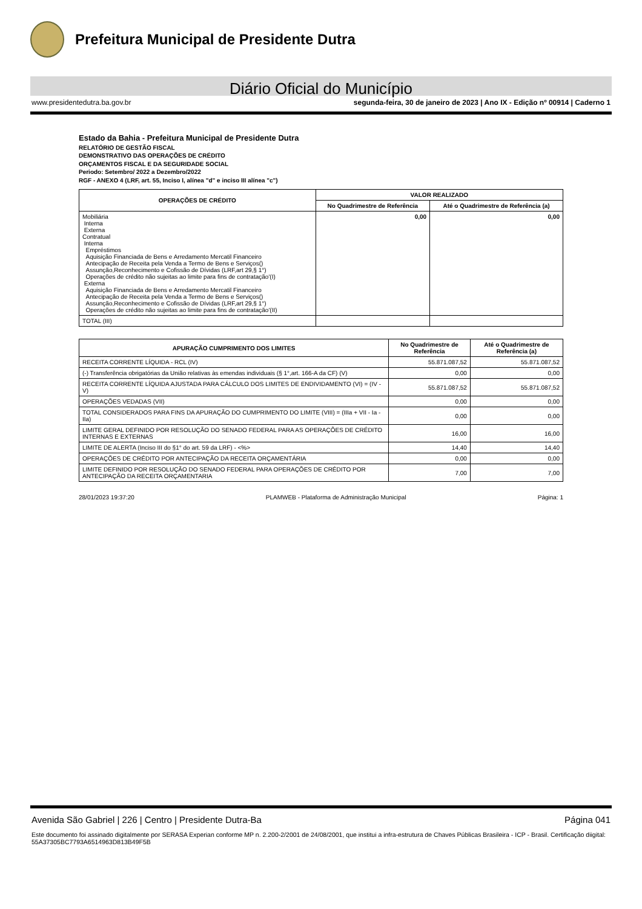Prefeitura Municipal de Presidente Dutra
Diário Oficial do Município
www.presidentedutra.ba.gov.br segunda-feira, 30 de janeiro de 2023 | Ano IX - Edição nº 00914 | Caderno 1
Estado da Bahia - Prefeitura Municipal de Presidente Dutra
RELATÓRIO DE GESTÃO FISCAL
DEMONSTRATIVO DAS OPERAÇÕES DE CRÉDITO
ORÇAMENTOS FISCAL E DA SEGURIDADE SOCIAL
Periodo: Setembro/ 2022 a Dezembro/2022
RGF - ANEXO 4 (LRF, art. 55, Inciso I, alínea "d" e inciso III alínea "c")
| OPERAÇÕES DE CRÉDITO | VALOR REALIZADO | |
| --- | --- | --- |
| | No Quadrimestre de Referência | Até o Quadrimestre de Referência (a) |
| Mobiliária Interna Externa Contratual Interna Empréstimos Aquisição Financiada de Bens e Arredamento Mercatil Financeiro Antecipação de Receita pela Venda a Termo de Bens e Serviços() Assunção,Reconhecimento e Cofissão de Dívidas (LRF,art 29,§ 1°) Operações de crédito não sujeitas ao limite para fins de contratação'(I) Externa Aquisição Financiada de Bens e Arredamento Mercatil Financeiro Antecipação de Receita pela Venda a Termo de Bens e Serviços() Assunção,Reconhecimento e Cofissão de Dívidas (LRF,art 29,§ 1°) Operações de crédito não sujeitas ao limite para fins de contratação'(II) | 0,00 | 0,00 |
| TOTAL (III) | | |
| APURAÇÃO CUMPRIMENTO DOS LIMITES | No Quadrimestre de Referência | Até o Quadrimestre de Referência (a) |
| --- | --- | --- |
| RECEITA CORRENTE LÍQUIDA - RCL (IV) | 55.871.087,52 | 55.871.087,52 |
| (-) Transferência obrigatórias da União relativas às emendas individuais (§ 1°,art. 166-A da CF) (V) | 0,00 | 0,00 |
| RECEITA CORRENTE LÍQUIDA AJUSTADA PARA CÁLCULO DOS LIMITES DE ENDIVIDAMENTO (VI) = (IV - V) | 55.871.087,52 | 55.871.087,52 |
| OPERAÇÕES VEDADAS (VII) | 0,00 | 0,00 |
| TOTAL CONSIDERADOS PARA FINS DA APURAÇÃO DO CUMPRIMENTO DO LIMITE (VIII) = (IIIa + VII - Ia - IIa) | 0,00 | 0,00 |
| LIMITE GERAL DEFINIDO POR RESOLUÇÃO DO SENADO FEDERAL PARA AS OPERAÇÕES DE CRÉDITO INTERNAS E EXTERNAS | 16,00 | 16,00 |
| LIMITE DE ALERTA (Inciso III do §1° do art. 59 da LRF) - <%> | 14,40 | 14,40 |
| OPERAÇÕES DE CRÉDITO POR ANTECIPAÇÃO DA RECEITA ORÇAMENTÁRIA | 0,00 | 0,00 |
| LIMITE DEFINIDO POR RESOLUÇÃO DO SENADO FEDERAL PARA OPERAÇÕES DE CRÉDITO POR ANTECIPAÇÃO DA RECEITA ORÇAMENTARIA | 7,00 | 7,00 |
28/01/2023 19:37:20 PLAMWEB - Plataforma de Administração Municipal Página: 1
Avenida São Gabriel | 226 | Centro | Presidente Dutra-Ba Página 041
Este documento foi assinado digitalmente por SERASA Experian conforme MP n. 2.200-2/2001 de 24/08/2001, que institui a infra-estrutura de Chaves Públicas Brasileira - ICP - Brasil. Certificação diigital: 55A37305BC7793A6514963D813B49F5B